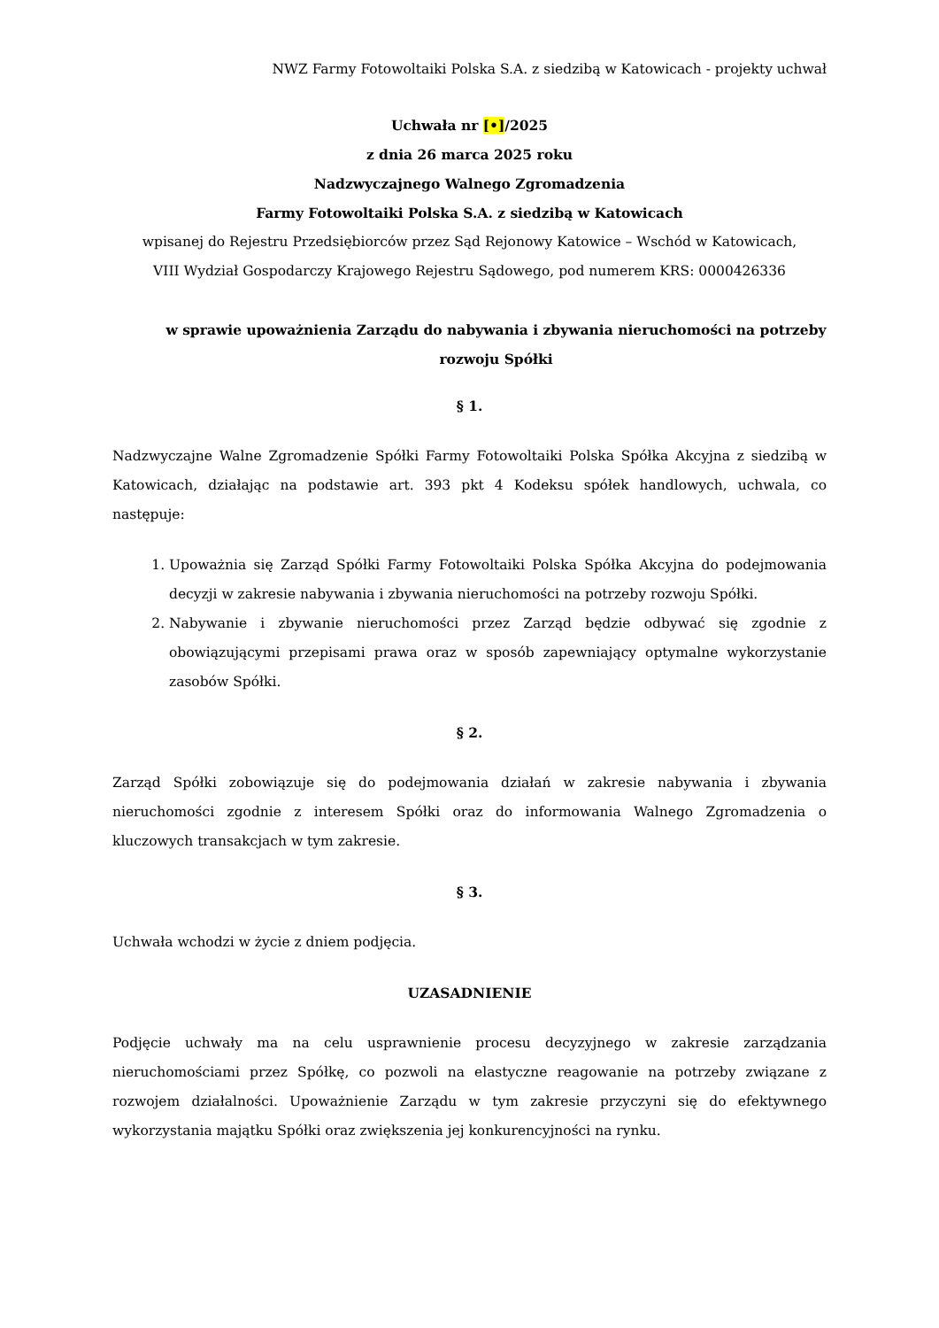NWZ Farmy Fotowoltaiki Polska S.A. z siedzibą w Katowicach - projekty uchwał
Uchwała nr [•]/2025
z dnia 26 marca 2025 roku
Nadzwyczajnego Walnego Zgromadzenia
Farmy Fotowoltaiki Polska S.A. z siedzibą w Katowicach
wpisanej do Rejestru Przedsiębiorców przez Sąd Rejonowy Katowice – Wschód w Katowicach,
VIII Wydział Gospodarczy Krajowego Rejestru Sądowego, pod numerem KRS: 0000426336
w sprawie upoważnienia Zarządu do nabywania i zbywania nieruchomości na potrzeby rozwoju Spółki
§ 1.
Nadzwyczajne Walne Zgromadzenie Spółki Farmy Fotowoltaiki Polska Spółka Akcyjna z siedzibą w Katowicach, działając na podstawie art. 393 pkt 4 Kodeksu spółek handlowych, uchwala, co następuje:
1. Upoważnia się Zarząd Spółki Farmy Fotowoltaiki Polska Spółka Akcyjna do podejmowania decyzji w zakresie nabywania i zbywania nieruchomości na potrzeby rozwoju Spółki.
2. Nabywanie i zbywanie nieruchomości przez Zarząd będzie odbywać się zgodnie z obowiązującymi przepisami prawa oraz w sposób zapewniający optymalne wykorzystanie zasobów Spółki.
§ 2.
Zarząd Spółki zobowiązuje się do podejmowania działań w zakresie nabywania i zbywania nieruchomości zgodnie z interesem Spółki oraz do informowania Walnego Zgromadzenia o kluczowych transakcjach w tym zakresie.
§ 3.
Uchwała wchodzi w życie z dniem podjęcia.
UZASADNIENIE
Podjęcie uchwały ma na celu usprawnienie procesu decyzyjnego w zakresie zarządzania nieruchomościami przez Spółkę, co pozwoli na elastyczne reagowanie na potrzeby związane z rozwojem działalności. Upoważnienie Zarządu w tym zakresie przyczyni się do efektywnego wykorzystania majątku Spółki oraz zwiększenia jej konkurencyjności na rynku.